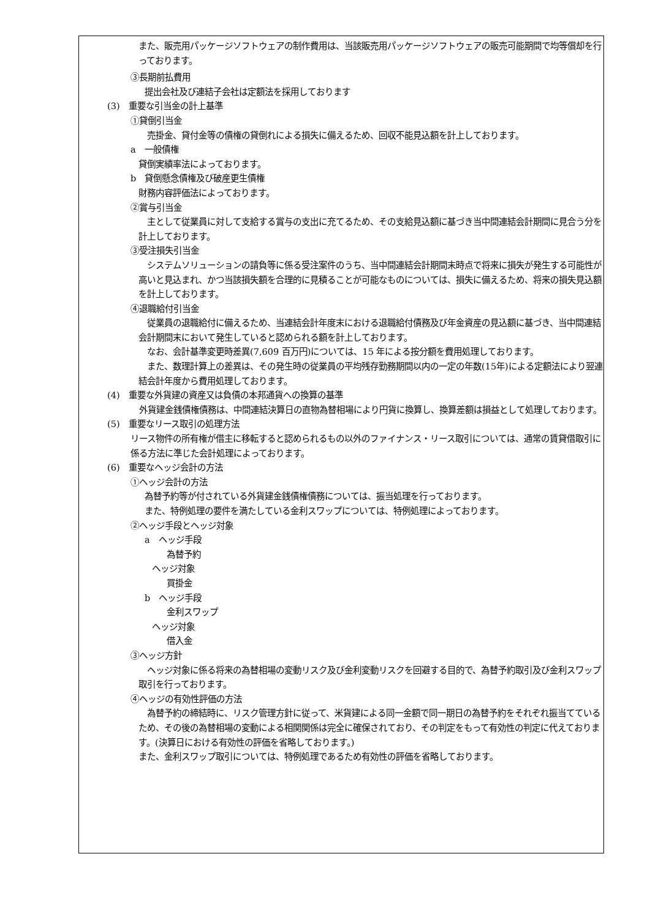また、販売用パッケージソフトウェアの制作費用は、当該販売用パッケージソフトウェアの販売可能期間で均等償却を行っております。
③長期前払費用
提出会社及び連結子会社は定額法を採用しております
(3)　重要な引当金の計上基準
①貸倒引当金
　売掛金、貸付金等の債権の貸倒れによる損失に備えるため、回収不能見込額を計上しております。
a　一般債権
貸倒実績率法によっております。
b　貸倒懸念債権及び破産更生債権
財務内容評価法によっております。
②賞与引当金
　主として従業員に対して支給する賞与の支出に充てるため、その支給見込額に基づき当中間連結会計期間に見合う分を計上しております。
③受注損失引当金
　システムソリューションの請負等に係る受注案件のうち、当中間連結会計期間末時点で将来に損失が発生する可能性が高いと見込まれ、かつ当該損失額を合理的に見積ることが可能なものについては、損失に備えるため、将来の損失見込額を計上しております。
④退職給付引当金
　従業員の退職給付に備えるため、当連結会計年度末における退職給付債務及び年金資産の見込額に基づき、当中間連結会計期間末において発生していると認められる額を計上しております。
　なお、会計基準変更時差異(7,609 百万円)については、15 年による按分額を費用処理しております。
　また、数理計算上の差異は、その発生時の従業員の平均残存勤務期間以内の一定の年数(15年)による定額法により翌連結会計年度から費用処理しております。
(4)　重要な外貨建の資産又は負債の本邦通貨への換算の基準
　外貨建金銭債権債務は、中間連結決算日の直物為替相場により円貨に換算し、換算差額は損益として処理しております。
(5)　重要なリース取引の処理方法
リース物件の所有権が借主に移転すると認められるもの以外のファイナンス・リース取引については、通常の賃貸借取引に係る方法に準じた会計処理によっております。
(6)　重要なヘッジ会計の方法
①ヘッジ会計の方法
為替予約等が付されている外貨建金銭債権債務については、振当処理を行っております。
また、特例処理の要件を満たしている金利スワップについては、特例処理によっております。
②ヘッジ手段とヘッジ対象
a　ヘッジ手段
為替予約
ヘッジ対象
買掛金
b　ヘッジ手段
金利スワップ
ヘッジ対象
借入金
③ヘッジ方針
　ヘッジ対象に係る将来の為替相場の変動リスク及び金利変動リスクを回避する目的で、為替予約取引及び金利スワップ取引を行っております。
④ヘッジの有効性評価の方法
　為替予約の締結時に、リスク管理方針に従って、米貨建による同一金額で同一期日の為替予約をそれぞれ振当てているため、その後の為替相場の変動による相関関係は完全に確保されており、その判定をもって有効性の判定に代えております。(決算日における有効性の評価を省略しております。)
また、金利スワップ取引については、特例処理であるため有効性の評価を省略しております。